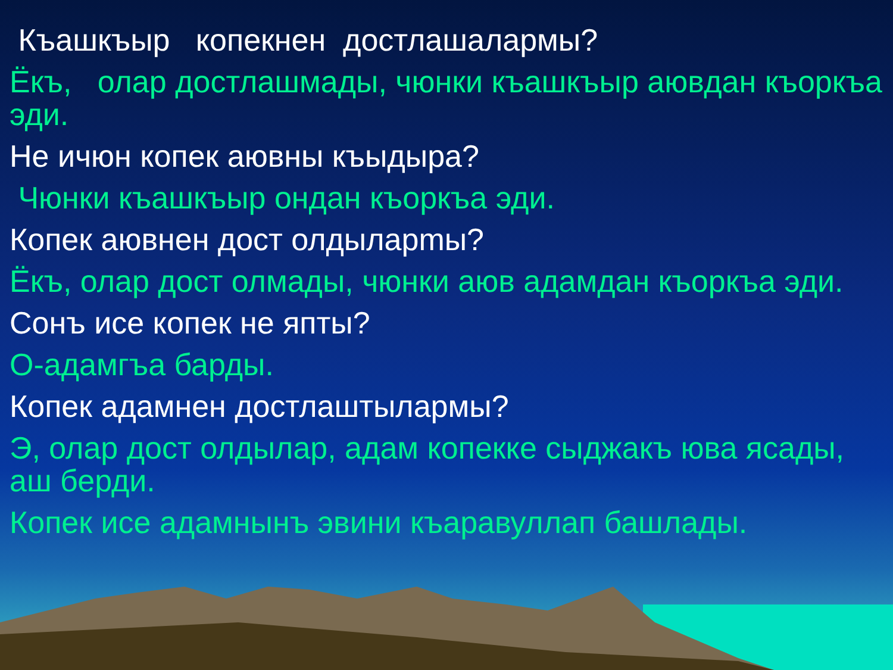Къашкъыр копекнен достлашалармы?
Ёкъ, олар достлашмады, чюнки къашкъыр аювдан къоркъа эди.
Не ичюн копек аювны къыдыра?
Чюнки къашкъыр ондан къоркъа эди.
Копек аювнен дост олдыларmы?
Ёкъ, олар дост олмады, чюнки аюв адамдан къоркъа эди.
Сонъ исе копек не япты?
О-адамгъа барды.
Копек адамнен достлаштылармы?
Э, олар дост олдылар, адам копекке сыджакъ юва ясады, аш берди.
Копек исе адамнынъ эвини къаравуллап башлады.